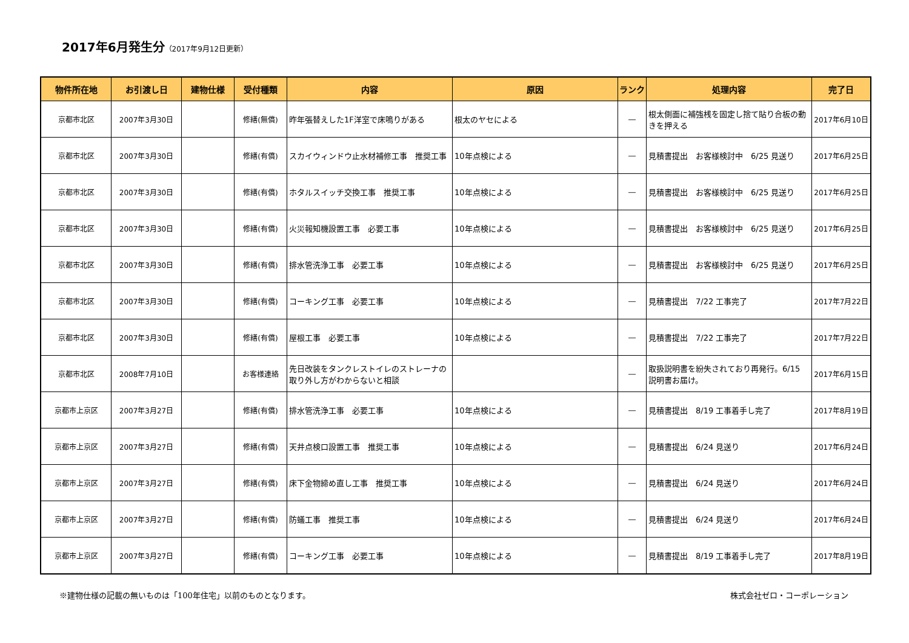2017年6月発生分（2017年9月12日更新）
| 物件所在地 | お引渡し日 | 建物仕様 | 受付種類 | 内容 | 原因 | ランク | 処理内容 | 完了日 |
| --- | --- | --- | --- | --- | --- | --- | --- | --- |
| 京都市北区 | 2007年3月30日 | | 修繕(無償) | 昨年張替えした1F洋室で床鳴りがある | 根太のヤセによる | ― | 根太側面に補強桟を固定し捨て貼り合板の動きを押える | 2017年6月10日 |
| 京都市北区 | 2007年3月30日 | | 修繕(有償) | スカイウィンドウ止水材補修工事 推奨工事 | 10年点検による | ― | 見積書提出 お客様検討中 6/25 見送り | 2017年6月25日 |
| 京都市北区 | 2007年3月30日 | | 修繕(有償) | ホタルスイッチ交換工事 推奨工事 | 10年点検による | ― | 見積書提出 お客様検討中 6/25 見送り | 2017年6月25日 |
| 京都市北区 | 2007年3月30日 | | 修繕(有償) | 火災報知機設置工事 必要工事 | 10年点検による | ― | 見積書提出 お客様検討中 6/25 見送り | 2017年6月25日 |
| 京都市北区 | 2007年3月30日 | | 修繕(有償) | 排水管洗浄工事 必要工事 | 10年点検による | ― | 見積書提出 お客様検討中 6/25 見送り | 2017年6月25日 |
| 京都市北区 | 2007年3月30日 | | 修繕(有償) | コーキング工事 必要工事 | 10年点検による | ― | 見積書提出 7/22 工事完了 | 2017年7月22日 |
| 京都市北区 | 2007年3月30日 | | 修繕(有償) | 屋根工事 必要工事 | 10年点検による | ― | 見積書提出 7/22 工事完了 | 2017年7月22日 |
| 京都市北区 | 2008年7月10日 | | お客様連絡 | 先日改装をタンクレストイレのストレーナの取り外し方がわからないと相談 | | ― | 取扱説明書を紛失されており再発行。6/15 説明書お届け。 | 2017年6月15日 |
| 京都市上京区 | 2007年3月27日 | | 修繕(有償) | 排水管洗浄工事 必要工事 | 10年点検による | ― | 見積書提出 8/19 工事着手し完了 | 2017年8月19日 |
| 京都市上京区 | 2007年3月27日 | | 修繕(有償) | 天井点検口設置工事 推奨工事 | 10年点検による | ― | 見積書提出 6/24 見送り | 2017年6月24日 |
| 京都市上京区 | 2007年3月27日 | | 修繕(有償) | 床下金物締め直し工事 推奨工事 | 10年点検による | ― | 見積書提出 6/24 見送り | 2017年6月24日 |
| 京都市上京区 | 2007年3月27日 | | 修繕(有償) | 防蟻工事 推奨工事 | 10年点検による | ― | 見積書提出 6/24 見送り | 2017年6月24日 |
| 京都市上京区 | 2007年3月27日 | | 修繕(有償) | コーキング工事 必要工事 | 10年点検による | ― | 見積書提出 8/19 工事着手し完了 | 2017年8月19日 |
※建物仕様の記載の無いものは「100年住宅」以前のものとなります。 株式会社ゼロ・コーポレーション